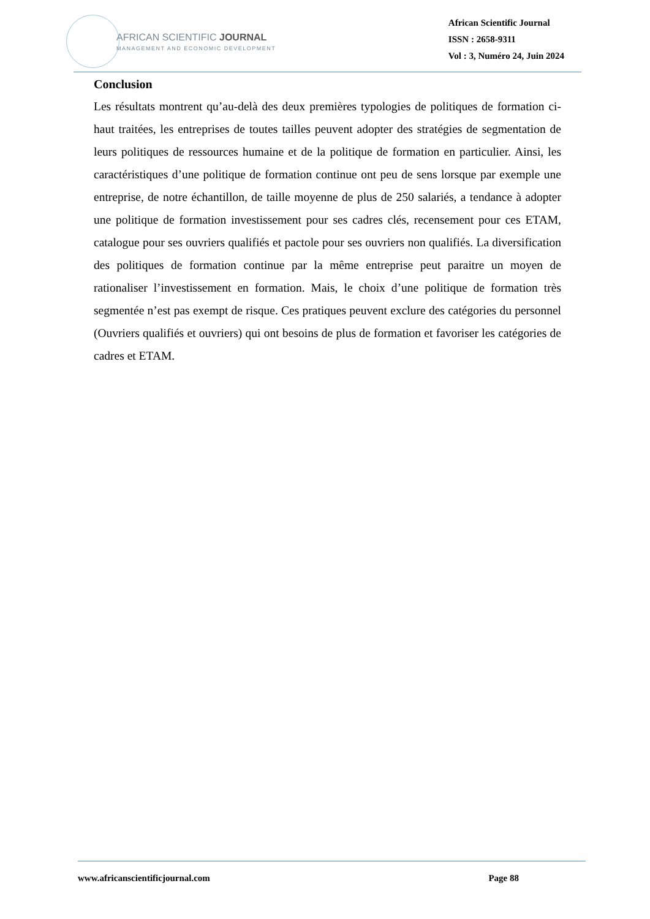AFRICAN SCIENTIFIC JOURNAL
MANAGEMENT AND ECONOMIC DEVELOPMENT
African Scientific Journal
ISSN : 2658-9311
Vol : 3, Numéro 24, Juin 2024
Conclusion
Les résultats montrent qu’au-delà des deux premières typologies de politiques de formation ci-haut traitées, les entreprises de toutes tailles peuvent adopter des stratégies de segmentation de leurs politiques de ressources humaine et de la politique de formation en particulier. Ainsi, les caractéristiques d’une politique de formation continue ont peu de sens lorsque par exemple une entreprise, de notre échantillon, de taille moyenne de plus de 250 salariés, a tendance à adopter une politique de formation investissement pour ses cadres clés, recensement pour ces ETAM, catalogue pour ses ouvriers qualifiés et pactole pour ses ouvriers non qualifiés. La diversification des politiques de formation continue par la même entreprise peut paraitre un moyen de rationaliser l’investissement en formation. Mais, le choix d’une politique de formation très segmentée n’est pas exempt de risque. Ces pratiques peuvent exclure des catégories du personnel (Ouvriers qualifiés et ouvriers) qui ont besoins de plus de formation et favoriser les catégories de cadres et ETAM.
www.africanscientificjournal.com Page 88